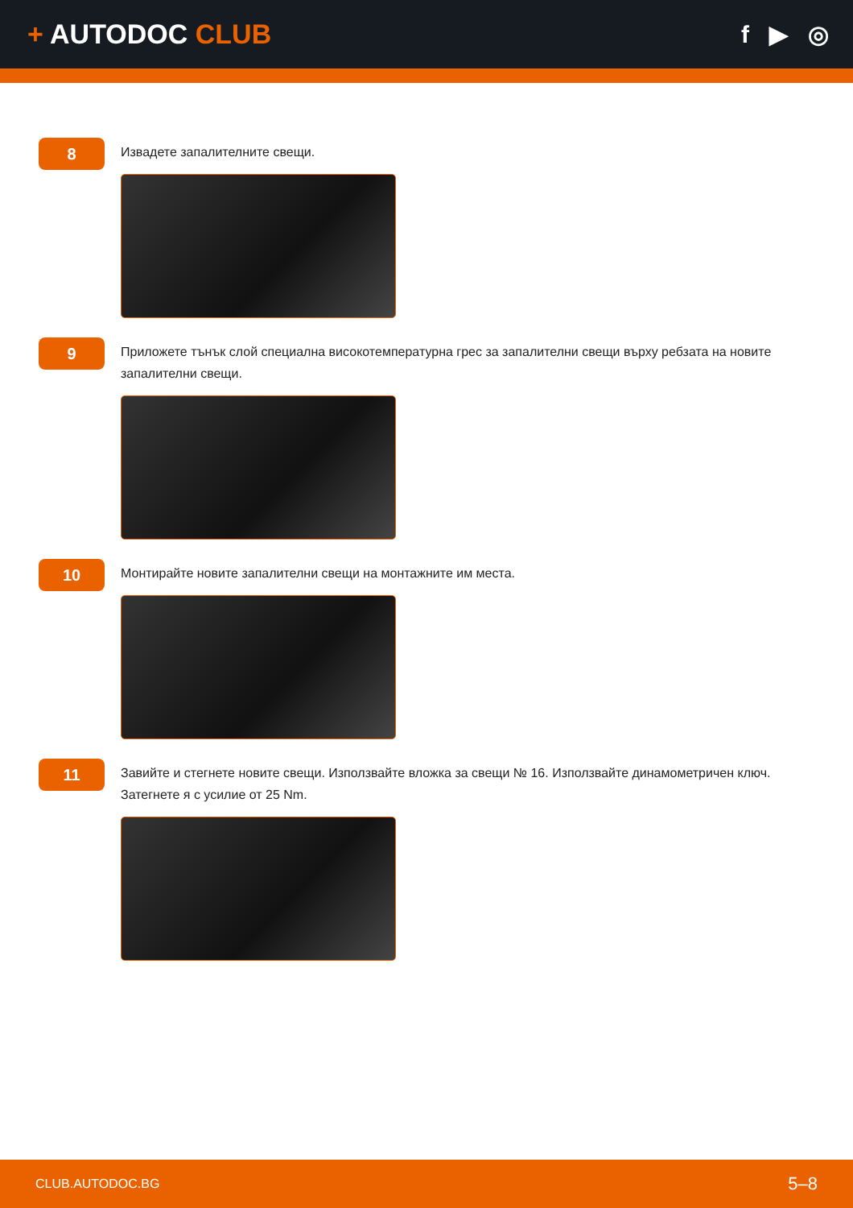+ AUTODOC CLUB f ▶ ◎
8
Извадете запалителните свещи.
9
Приложете тънък слой специална високотемпературна грес за запалителни свещи върху ребзата на новите запалителни свещи.
10
Монтирайте новите запалителни свещи на монтажните им места.
11
Завийте и стегнете новите свещи. Използвайте вложка за свещи № 16. Използвайте динамометричен ключ. Затегнете я с усилие от 25 Nm.
CLUB.AUTODOC.BG 5–8